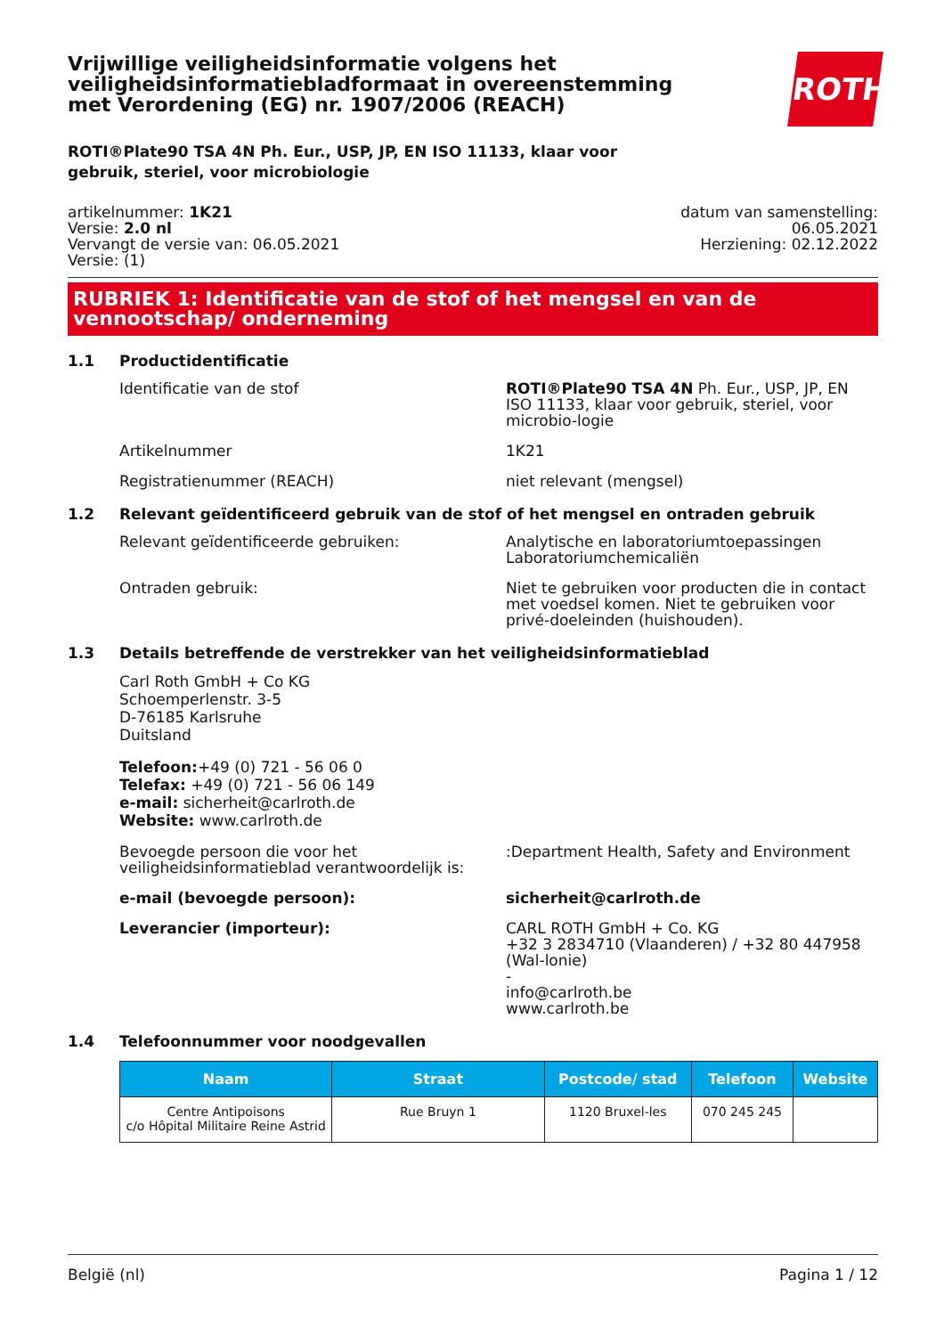ROTH
Vrijwillige veiligheidsinformatie volgens het veiligheidsinformatiebladformaat in overeenstemming met Verordening (EG) nr. 1907/2006 (REACH)
ROTI®Plate90 TSA 4N Ph. Eur., USP, JP, EN ISO 11133, klaar voor gebruik, steriel, voor microbiologie
artikelnummer: 1K21
Versie: 2.0 nl
Vervangt de versie van: 06.05.2021
Versie: (1)
datum van samenstelling:
06.05.2021
Herziening: 02.12.2022
RUBRIEK 1: Identificatie van de stof of het mengsel en van de vennootschap/ onderneming
1.1 Productidentificatie
Identificatie van de stof ROTI®Plate90 TSA 4N Ph. Eur., USP, JP, EN ISO 11133, klaar voor gebruik, steriel, voor microbio-logie
Artikelnummer 1K21
Registratienummer (REACH) niet relevant (mengsel)
1.2 Relevant geïdentificeerd gebruik van de stof of het mengsel en ontraden gebruik
Relevant geïdentificeerde gebruiken: Analytische en laboratoriumtoepassingen
Laboratoriumchemicaliën
Ontraden gebruik: Niet te gebruiken voor producten die in contact met voedsel komen. Niet te gebruiken voor privé-doeleinden (huishouden).
1.3 Details betreffende de verstrekker van het veiligheidsinformatieblad
Carl Roth GmbH + Co KG
Schoemperlenstr. 3-5
D-76185 Karlsruhe
Duitsland
Telefoon:+49 (0) 721 - 56 06 0
Telefax: +49 (0) 721 - 56 06 149
e-mail: sicherheit@carlroth.de
Website: www.carlroth.de
Bevoegde persoon die voor het veiligheidsinformatieblad verantwoordelijk is:
:Department Health, Safety and Environment
e-mail (bevoegde persoon): sicherheit@carlroth.de
Leverancier (importeur): CARL ROTH GmbH + Co. KG
+32 3 2834710 (Vlaanderen) / +32 80 447958 (Wal-lonie)
-
info@carlroth.be
www.carlroth.be
1.4 Telefoonnummer voor noodgevallen
| Naam | Straat | Postcode/ stad | Telefoon | Website |
| --- | --- | --- | --- | --- |
| Centre Antipoisons c/o Hôpital Militaire Reine Astrid | Rue Bruyn 1 | 1120 Bruxel-les | 070 245 245 | |
België (nl) Pagina 1 / 12